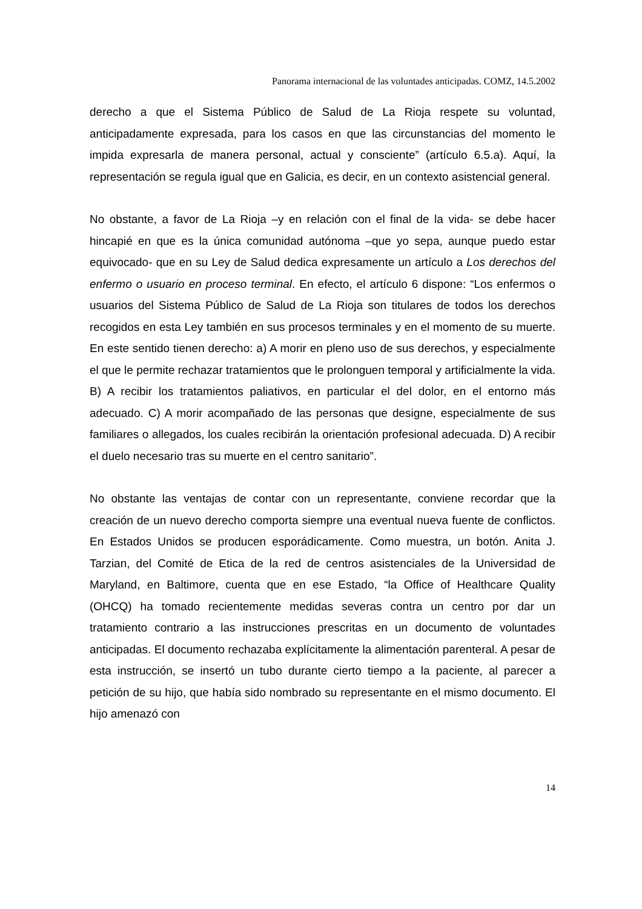Panorama internacional de las voluntades anticipadas. COMZ, 14.5.2002
derecho a que el Sistema Público de Salud de La Rioja respete su voluntad, anticipadamente expresada, para los casos en que las circunstancias del momento le impida expresarla de manera personal, actual y consciente” (artículo 6.5.a). Aquí, la representación se regula igual que en Galicia, es decir, en un contexto asistencial general.
No obstante, a favor de La Rioja –y en relación con el final de la vida- se debe hacer hincapié en que es la única comunidad autónoma –que yo sepa, aunque puedo estar equivocado- que en su Ley de Salud dedica expresamente un artículo a Los derechos del enfermo o usuario en proceso terminal. En efecto, el artículo 6 dispone: “Los enfermos o usuarios del Sistema Público de Salud de La Rioja son titulares de todos los derechos recogidos en esta Ley también en sus procesos terminales y en el momento de su muerte. En este sentido tienen derecho: a) A morir en pleno uso de sus derechos, y especialmente el que le permite rechazar tratamientos que le prolonguen temporal y artificialmente la vida. B) A recibir los tratamientos paliativos, en particular el del dolor, en el entorno más adecuado. C) A morir acompañado de las personas que designe, especialmente de sus familiares o allegados, los cuales recibirán la orientación profesional adecuada. D) A recibir el duelo necesario tras su muerte en el centro sanitario”.
No obstante las ventajas de contar con un representante, conviene recordar que la creación de un nuevo derecho comporta siempre una eventual nueva fuente de conflictos. En Estados Unidos se producen esporádicamente. Como muestra, un botón. Anita J. Tarzian, del Comité de Etica de la red de centros asistenciales de la Universidad de Maryland, en Baltimore, cuenta que en ese Estado, “la Office of Healthcare Quality (OHCQ) ha tomado recientemente medidas severas contra un centro por dar un tratamiento contrario a las instrucciones prescritas en un documento de voluntades anticipadas. El documento rechazaba explícitamente la alimentación parenteral. A pesar de esta instrucción, se insertó un tubo durante cierto tiempo a la paciente, al parecer a petición de su hijo, que había sido nombrado su representante en el mismo documento. El hijo amenazó con
14